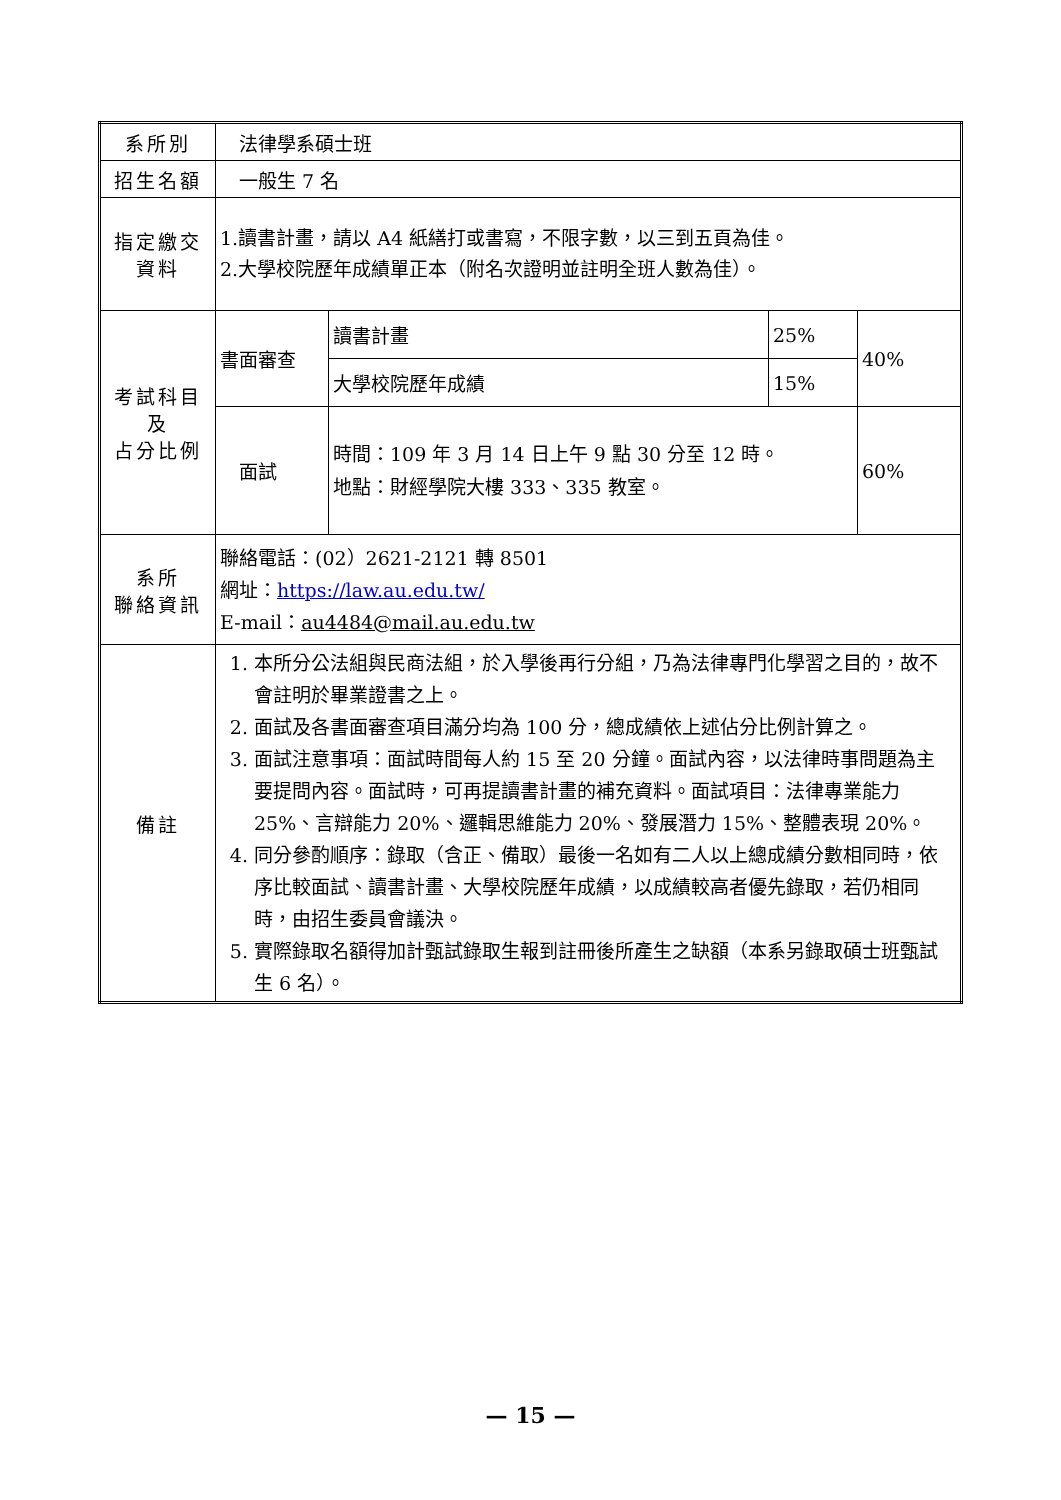| 系所別 | 法律學系碩士班 | | | |
| 招生名額 | 一般生 7 名 | | | |
| 指定繳交 資料 | 1.讀書計畫，請以 A4 紙繕打或書寫，不限字數，以三到五頁為佳。 2.大學校院歷年成績單正本（附名次證明並註明全班人數為佳）。 | | | |
| 考試科目 及 占分比例 | 書面審查 | 讀書計畫 | 25% | 40% |
| | | 大學校院歷年成績 | 15% | |
| | 面試 | 時間：109 年 3 月 14 日上午 9 點 30 分至 12 時。 地點：財經學院大樓 333、335 教室。 | | 60% |
| 系所 聯絡資訊 | 聯絡電話：(02）2621-2121 轉 8501 網址： https://law.au.edu.tw/ E-mail： au4484@mail.au.edu.tw | | | |
| 備註 | 1. 本所分公法組與民商法組，於入學後再行分組，乃為法律專門化學習之目的，故不會註明於畢業證書之上。 2. 面試及各書面審查項目滿分均為 100 分，總成績依上述佔分比例計算之。 3. 面試注意事項：面試時間每人約 15 至 20 分鐘。面試內容，以法律時事問題為主要提問內容。面試時，可再提讀書計畫的補充資料。面試項目：法律專業能力 25%、言辯能力 20%、邏輯思維能力 20%、發展潛力 15%、整體表現 20%。 4. 同分參酌順序：錄取（含正、備取）最後一名如有二人以上總成績分數相同時，依序比較面試、讀書計畫、大學校院歷年成績，以成績較高者優先錄取，若仍相同時，由招生委員會議決。 5. 實際錄取名額得加計甄試錄取生報到註冊後所產生之缺額（本系另錄取碩士班甄試生 6 名）。 | | | |
— 15 —